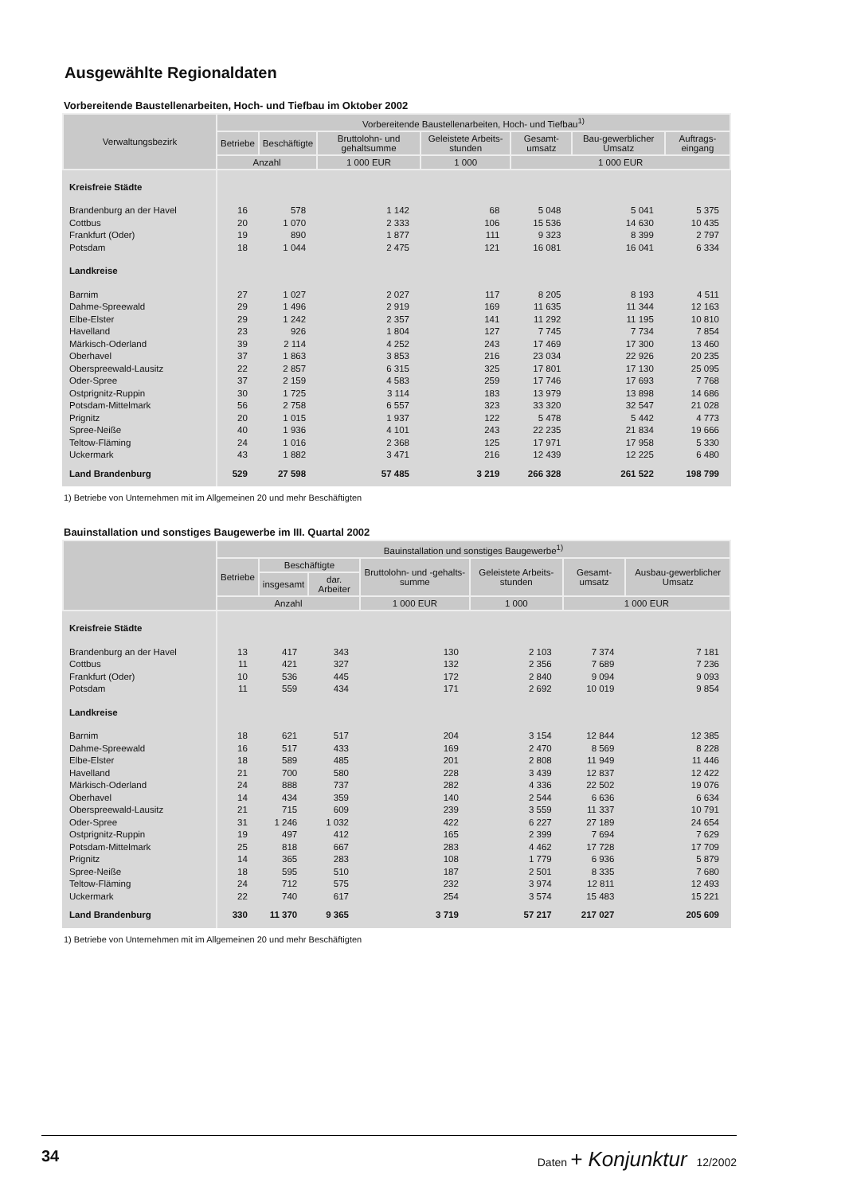Ausgewählte Regionaldaten
Vorbereitende Baustellenarbeiten, Hoch- und Tiefbau im Oktober 2002
| Verwaltungsbezirk | Vorbereitende Baustellenarbeiten, Hoch- und Tiefbau<sup>1)</sup> | | | | | | |
| --- | --- | --- | --- | --- | --- | --- | --- |
| | Betriebe | Beschäftigte | Bruttolohn- und gehaltsumme | Geleistete Arbeits-stunden | Gesamt-umsatz | Bau-gewerblicher Umsatz | Auftrags-eingang |
| | Anzahl | | 1 000 EUR | 1 000 | 1 000 EUR | | |
| Kreisfreie Städte | | | | | | | |
| Brandenburg an der Havel | 16 | 578 | 1 142 | 68 | 5 048 | 5 041 | 5 375 |
| Cottbus | 20 | 1 070 | 2 333 | 106 | 15 536 | 14 630 | 10 435 |
| Frankfurt (Oder) | 19 | 890 | 1 877 | 111 | 9 323 | 8 399 | 2 797 |
| Potsdam | 18 | 1 044 | 2 475 | 121 | 16 081 | 16 041 | 6 334 |
| Landkreise | | | | | | | |
| Barnim | 27 | 1 027 | 2 027 | 117 | 8 205 | 8 193 | 4 511 |
| Dahme-Spreewald | 29 | 1 496 | 2 919 | 169 | 11 635 | 11 344 | 12 163 |
| Elbe-Elster | 29 | 1 242 | 2 357 | 141 | 11 292 | 11 195 | 10 810 |
| Havelland | 23 | 926 | 1 804 | 127 | 7 745 | 7 734 | 7 854 |
| Märkisch-Oderland | 39 | 2 114 | 4 252 | 243 | 17 469 | 17 300 | 13 460 |
| Oberhavel | 37 | 1 863 | 3 853 | 216 | 23 034 | 22 926 | 20 235 |
| Oberspreewald-Lausitz | 22 | 2 857 | 6 315 | 325 | 17 801 | 17 130 | 25 095 |
| Oder-Spree | 37 | 2 159 | 4 583 | 259 | 17 746 | 17 693 | 7 768 |
| Ostprignitz-Ruppin | 30 | 1 725 | 3 114 | 183 | 13 979 | 13 898 | 14 686 |
| Potsdam-Mittelmark | 56 | 2 758 | 6 557 | 323 | 33 320 | 32 547 | 21 028 |
| Prignitz | 20 | 1 015 | 1 937 | 122 | 5 478 | 5 442 | 4 773 |
| Spree-Neiße | 40 | 1 936 | 4 101 | 243 | 22 235 | 21 834 | 19 666 |
| Teltow-Fläming | 24 | 1 016 | 2 368 | 125 | 17 971 | 17 958 | 5 330 |
| Uckermark | 43 | 1 882 | 3 471 | 216 | 12 439 | 12 225 | 6 480 |
| Land Brandenburg | 529 | 27 598 | 57 485 | 3 219 | 266 328 | 261 522 | 198 799 |
1) Betriebe von Unternehmen mit im Allgemeinen 20 und mehr Beschäftigten
Bauinstallation und sonstiges Baugewerbe im III. Quartal 2002
| | Bauinstallation und sonstiges Baugewerbe<sup>1)</sup> | | | | | | |
| --- | --- | --- | --- | --- | --- | --- | --- |
| | Betriebe | Beschäftigte | | Bruttolohn- und -gehalts-summe | Geleistete Arbeits-stunden | Gesamt-umsatz | Ausbau-gewerblicher Umsatz |
| | | insgesamt | dar. Arbeiter | | | | |
| | Anzahl | | | 1 000 EUR | 1 000 | 1 000 EUR | |
| Kreisfreie Städte | | | | | | | |
| Brandenburg an der Havel | 13 | 417 | 343 | 130 | 2 103 | 7 374 | 7 181 |
| Cottbus | 11 | 421 | 327 | 132 | 2 356 | 7 689 | 7 236 |
| Frankfurt (Oder) | 10 | 536 | 445 | 172 | 2 840 | 9 094 | 9 093 |
| Potsdam | 11 | 559 | 434 | 171 | 2 692 | 10 019 | 9 854 |
| Landkreise | | | | | | | |
| Barnim | 18 | 621 | 517 | 204 | 3 154 | 12 844 | 12 385 |
| Dahme-Spreewald | 16 | 517 | 433 | 169 | 2 470 | 8 569 | 8 228 |
| Elbe-Elster | 18 | 589 | 485 | 201 | 2 808 | 11 949 | 11 446 |
| Havelland | 21 | 700 | 580 | 228 | 3 439 | 12 837 | 12 422 |
| Märkisch-Oderland | 24 | 888 | 737 | 282 | 4 336 | 22 502 | 19 076 |
| Oberhavel | 14 | 434 | 359 | 140 | 2 544 | 6 636 | 6 634 |
| Oberspreewald-Lausitz | 21 | 715 | 609 | 239 | 3 559 | 11 337 | 10 791 |
| Oder-Spree | 31 | 1 246 | 1 032 | 422 | 6 227 | 27 189 | 24 654 |
| Ostprignitz-Ruppin | 19 | 497 | 412 | 165 | 2 399 | 7 694 | 7 629 |
| Potsdam-Mittelmark | 25 | 818 | 667 | 283 | 4 462 | 17 728 | 17 709 |
| Prignitz | 14 | 365 | 283 | 108 | 1 779 | 6 936 | 5 879 |
| Spree-Neiße | 18 | 595 | 510 | 187 | 2 501 | 8 335 | 7 680 |
| Teltow-Fläming | 24 | 712 | 575 | 232 | 3 974 | 12 811 | 12 493 |
| Uckermark | 22 | 740 | 617 | 254 | 3 574 | 15 483 | 15 221 |
| Land Brandenburg | 330 | 11 370 | 9 365 | 3 719 | 57 217 | 217 027 | 205 609 |
1) Betriebe von Unternehmen mit im Allgemeinen 20 und mehr Beschäftigten
34 Daten + Konjunktur 12/2002